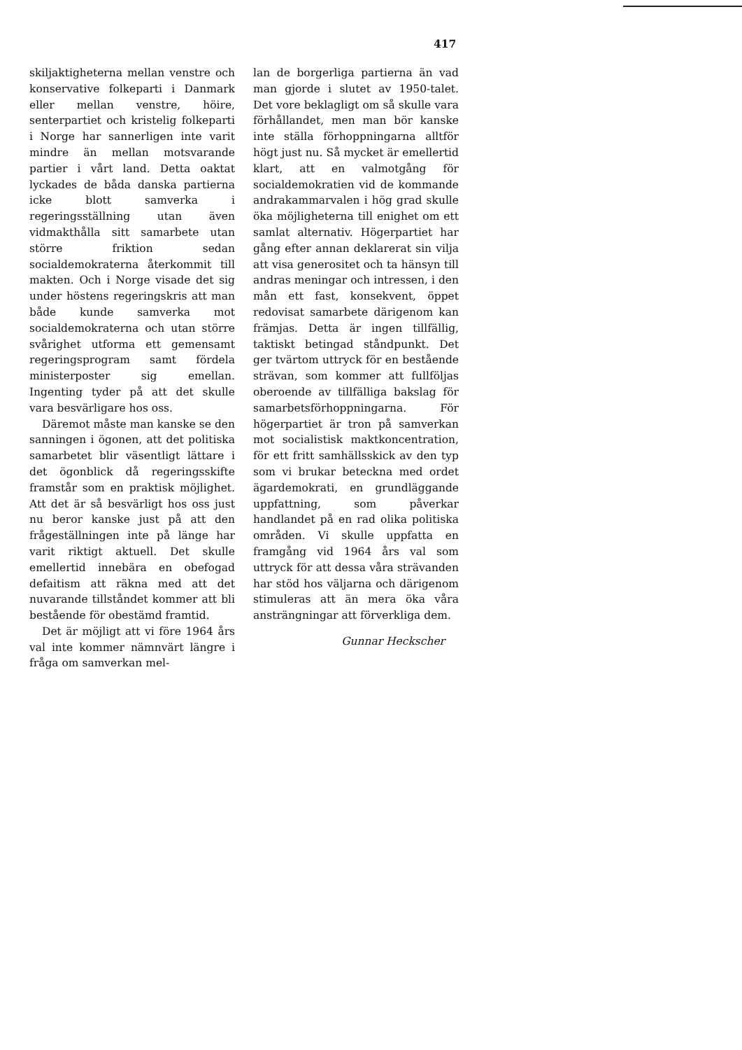417
skiljaktigheterna mellan venstre och konservative folkeparti i Danmark eller mellan venstre, höire, senterpartiet och kristelig folkeparti i Norge har sannerligen inte varit mindre än mellan motsvarande partier i vårt land. Detta oaktat lyckades de båda danska partierna icke blott samverka i regeringsställning utan även vidmakthålla sitt samarbete utan större friktion sedan socialdemokraterna återkommit till makten. Och i Norge visade det sig under höstens regeringskris att man både kunde samverka mot socialdemokraterna och utan större svårighet utforma ett gemensamt regeringsprogram samt fördela ministerposter sig emellan. Ingenting tyder på att det skulle vara besvärligare hos oss.
Däremot måste man kanske se den sanningen i ögonen, att det politiska samarbetet blir väsentligt lättare i det ögonblick då regeringsskifte framstår som en praktisk möjlighet. Att det är så besvärligt hos oss just nu beror kanske just på att den frågeställningen inte på länge har varit riktigt aktuell. Det skulle emellertid innebära en obefogad defaitism att räkna med att det nuvarande tillståndet kommer att bli bestående för obestämd framtid.
Det är möjligt att vi före 1964 års val inte kommer nämnvärt längre i fråga om samverkan mel-
lan de borgerliga partierna än vad man gjorde i slutet av 1950-talet. Det vore beklagligt om så skulle vara förhållandet, men man bör kanske inte ställa förhoppningarna alltför högt just nu. Så mycket är emellertid klart, att en valmotgång för socialdemokratien vid de kommande andrakammarvalen i hög grad skulle öka möjligheterna till enighet om ett samlat alternativ. Högerpartiet har gång efter annan deklarerat sin vilja att visa generositet och ta hänsyn till andras meningar och intressen, i den mån ett fast, konsekvent, öppet redovisat samarbete därigenom kan främjas. Detta är ingen tillfällig, taktiskt betingad ståndpunkt. Det ger tvärtom uttryck för en bestående strävan, som kommer att fullföljas oberoende av tillfälliga bakslag för samarbetsförhoppningarna. För högerpartiet är tron på samverkan mot socialistisk maktkoncentration, för ett fritt samhällsskick av den typ som vi brukar beteckna med ordet ägardemokrati, en grundläggande uppfattning, som påverkar handlandet på en rad olika politiska områden. Vi skulle uppfatta en framgång vid 1964 års val som uttryck för att dessa våra strävanden har stöd hos väljarna och därigenom stimuleras att än mera öka våra ansträngningar att förverkliga dem.
Gunnar Heckscher